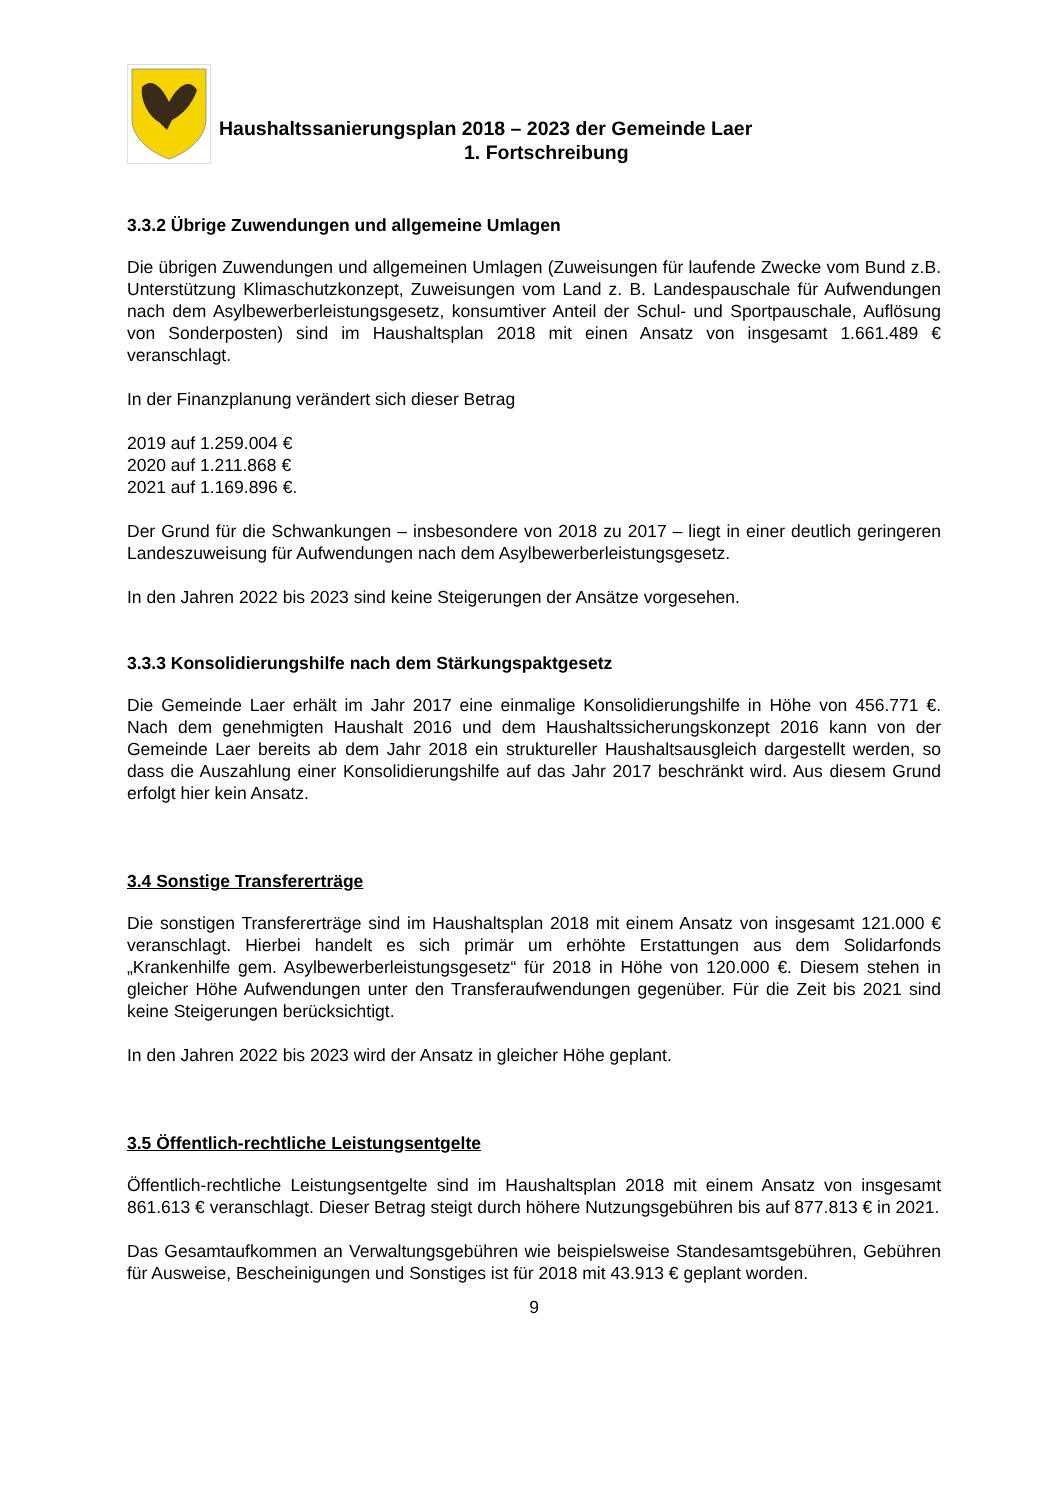Haushaltssanierungsplan 2018 – 2023 der Gemeinde Laer
1. Fortschreibung
3.3.2 Übrige Zuwendungen und allgemeine Umlagen
Die übrigen Zuwendungen und allgemeinen Umlagen (Zuweisungen für laufende Zwecke vom Bund z.B. Unterstützung Klimaschutzkonzept, Zuweisungen vom Land z. B. Landes­pauschale für Aufwendungen nach dem Asylbewerberleistungsgesetz, konsumtiver Anteil der Schul- und Sportpauschale, Auflösung von Sonderposten) sind im Haushaltsplan 2018 mit einen Ansatz von insgesamt 1.661.489 € veranschlagt.
In der Finanzplanung verändert sich dieser Betrag
2019 auf 1.259.004 €
2020 auf 1.211.868 €
2021 auf 1.169.896 €.
Der Grund für die Schwankungen – insbesondere von 2018 zu 2017 – liegt in einer deutlich geringeren Landeszuweisung für Aufwendungen nach dem Asylbewerberleistungsgesetz.
In den Jahren 2022 bis 2023 sind keine Steigerungen der Ansätze vorgesehen.
3.3.3 Konsolidierungshilfe nach dem Stärkungspaktgesetz
Die Gemeinde Laer erhält im Jahr 2017 eine einmalige Konsolidierungshilfe in Höhe von 456.771 €. Nach dem genehmigten Haushalt 2016 und dem Haushaltssicherungskonzept 2016 kann von der Gemeinde Laer bereits ab dem Jahr 2018 ein struktureller Haushaltsaus­gleich dargestellt werden, so dass die Auszahlung einer Konsolidierungshilfe auf das Jahr 2017 beschränkt wird. Aus diesem Grund erfolgt hier kein Ansatz.
3.4 Sonstige Transfererträge
Die sonstigen Transfererträge sind im Haushaltsplan 2018 mit einem Ansatz von insgesamt 121.000 € veranschlagt. Hierbei handelt es sich primär um erhöhte Erstattungen aus dem Solidarfonds „Krankenhilfe gem. Asylbewerberleistungsgesetz“ für 2018 in Höhe von 120.000 €. Diesem stehen in gleicher Höhe Aufwendungen unter den Transferaufwendungen gegenüber. Für die Zeit bis 2021 sind keine Steigerungen berücksichtigt.
In den Jahren 2022 bis 2023 wird der Ansatz in gleicher Höhe geplant.
3.5 Öffentlich-rechtliche Leistungsentgelte
Öffentlich-rechtliche Leistungsentgelte sind im Haushaltsplan 2018 mit einem Ansatz von insgesamt 861.613 € veranschlagt. Dieser Betrag steigt durch höhere Nutzungsgebühren bis auf 877.813 € in 2021.
Das Gesamtaufkommen an Verwaltungsgebühren wie beispielsweise Standesamtsgebüh­ren, Gebühren für Ausweise, Bescheinigungen und Sonstiges ist für 2018 mit 43.913 € ge­plant worden.
9